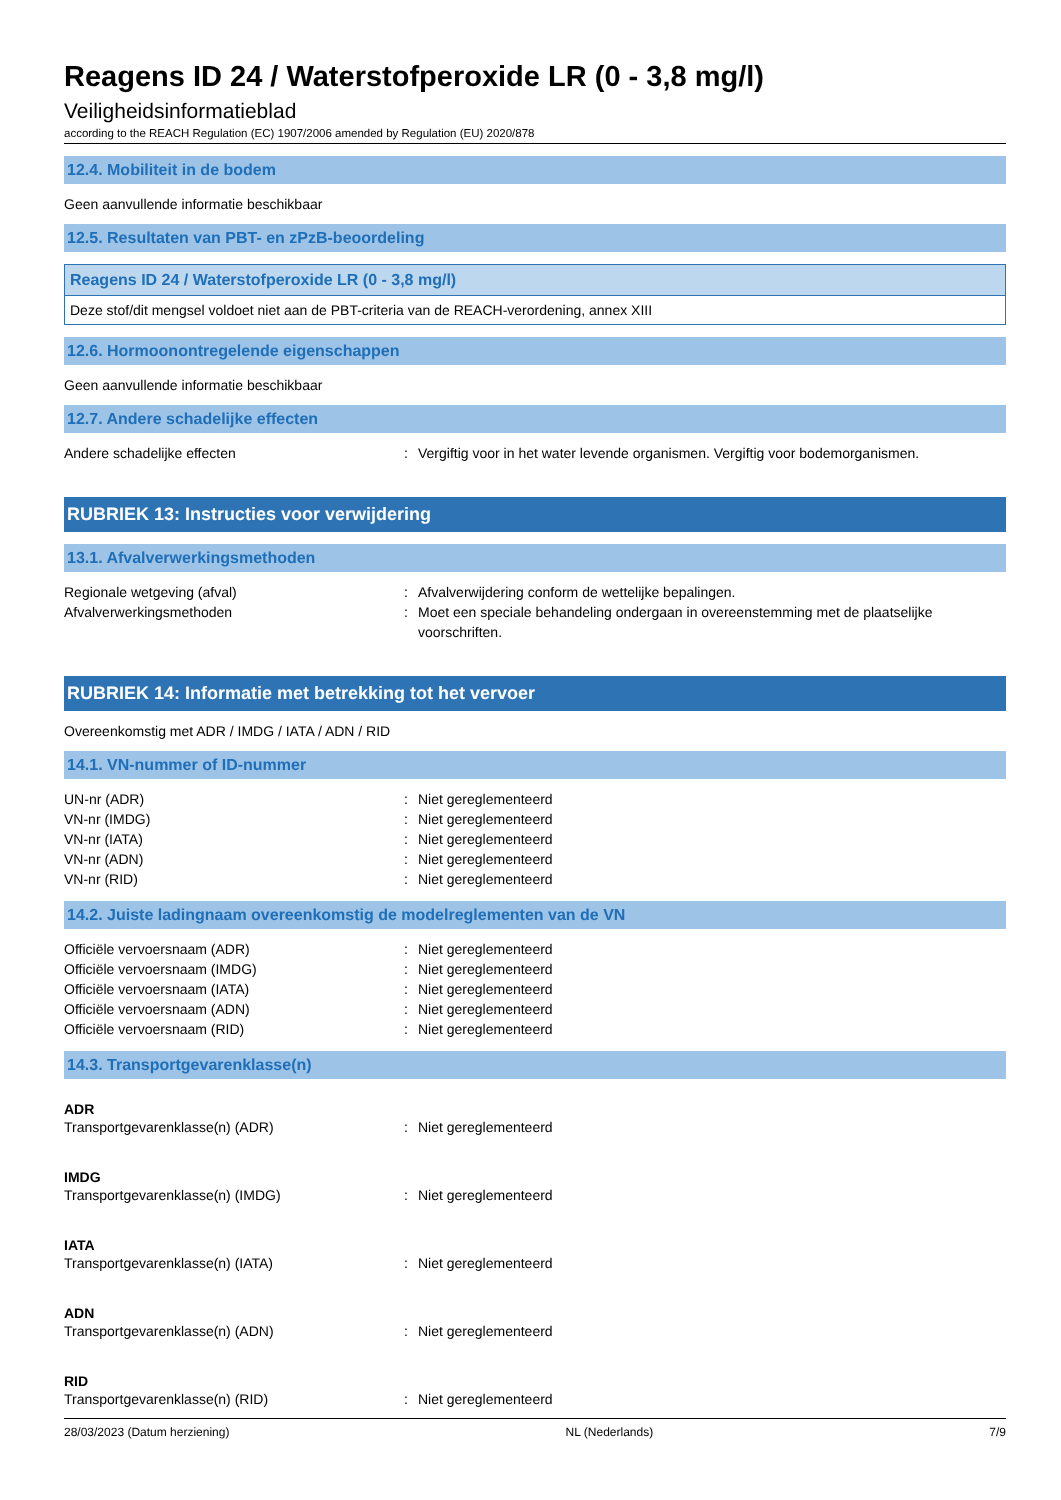Reagens ID 24 / Waterstofperoxide LR (0 - 3,8 mg/l)
Veiligheidsinformatieblad
according to the REACH Regulation (EC) 1907/2006 amended by Regulation (EU) 2020/878
12.4. Mobiliteit in de bodem
Geen aanvullende informatie beschikbaar
12.5. Resultaten van PBT- en zPzB-beoordeling
Reagens ID 24 / Waterstofperoxide LR (0 - 3,8 mg/l)
Deze stof/dit mengsel voldoet niet aan de PBT-criteria van de REACH-verordening, annex XIII
12.6. Hormoonontregelende eigenschappen
Geen aanvullende informatie beschikbaar
12.7. Andere schadelijke effecten
Andere schadelijke effecten: Vergiftig voor in het water levende organismen. Vergiftig voor bodemorganismen.
RUBRIEK 13: Instructies voor verwijdering
13.1. Afvalverwerkingsmethoden
Regionale wetgeving (afval): Afvalverwijdering conform de wettelijke bepalingen.
Afvalverwerkingsmethoden: Moet een speciale behandeling ondergaan in overeenstemming met de plaatselijke voorschriften.
RUBRIEK 14: Informatie met betrekking tot het vervoer
Overeenkomstig met ADR / IMDG / IATA / ADN / RID
14.1. VN-nummer of ID-nummer
UN-nr (ADR): Niet gereglementeerd
VN-nr (IMDG): Niet gereglementeerd
VN-nr (IATA): Niet gereglementeerd
VN-nr (ADN): Niet gereglementeerd
VN-nr (RID): Niet gereglementeerd
14.2. Juiste ladingnaam overeenkomstig de modelreglementen van de VN
Officiële vervoersnaam (ADR): Niet gereglementeerd
Officiële vervoersnaam (IMDG): Niet gereglementeerd
Officiële vervoersnaam (IATA): Niet gereglementeerd
Officiële vervoersnaam (ADN): Niet gereglementeerd
Officiële vervoersnaam (RID): Niet gereglementeerd
14.3. Transportgevarenklasse(n)
ADR
Transportgevarenklasse(n) (ADR): Niet gereglementeerd
IMDG
Transportgevarenklasse(n) (IMDG): Niet gereglementeerd
IATA
Transportgevarenklasse(n) (IATA): Niet gereglementeerd
ADN
Transportgevarenklasse(n) (ADN): Niet gereglementeerd
RID
Transportgevarenklasse(n) (RID): Niet gereglementeerd
28/03/2023 (Datum herziening) NL (Nederlands) 7/9